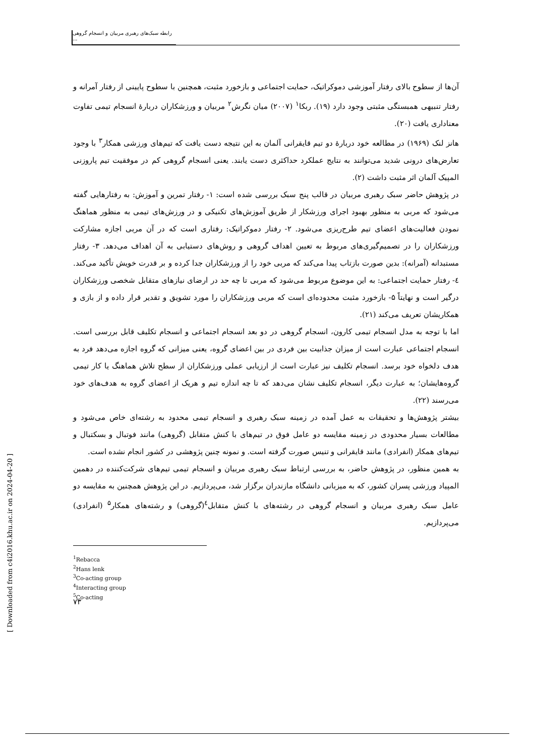رابطه سبک‌های رهبری مربیان و انسجام گروهی ...
آن‌ها از سطوح بالای رفتار آموزشی دموکراتیک، حمایت اجتماعی و بازخورد مثبت، همچنین با سطوح پایینی از رفتار آمرانه و رفتار تنبیهی همبستگی مثبتی وجود دارد (۱۹). ربکا<sup>۱</sup> (۲۰۰۷) میان نگرش<sup>۲</sup> مربیان و ورزشکاران دربارهٔ انسجام تیمی تفاوت معناداری یافت (۲۰).
هانز لنک (۱۹۶۹) در مطالعه خود دربارهٔ دو تیم قایقرانی آلمان به این نتیجه دست یافت که تیم‌های ورزشی همکار<sup>۳</sup> با وجود تعارض‌های درونی شدید می‌توانند به نتایج عملکرد حداکثری دست یابند. یعنی انسجام گروهی کم در موفقیت تیم پاروزنی المپیک آلمان اثر مثبت داشت (۲).
در پژوهش حاضر سبک رهبری مربیان در قالب پنج سبک بررسی شده است: ۱- رفتار تمرین و آموزش: به رفتارهایی گفته می‌شود که مربی به منظور بهبود اجرای ورزشکار از طریق آموزش‌های تکنیکی و در ورزش‌های تیمی به منظور هماهنگ نمودن فعالیت‌های اعضای تیم طرح‌ریزی می‌شود. ۲- رفتار دموکراتیک: رفتاری است که در آن مربی اجازه مشارکت ورزشکاران را در تصمیم‌گیری‌های مربوط به تعیین اهداف گروهی و روش‌های دستیابی به آن اهداف می‌دهد. ۳- رفتار مستبدانه (آمرانه): بدین صورت بازتاب پیدا می‌کند که مربی خود را از ورزشکاران جدا کرده و بر قدرت خویش تأکید می‌کند. ٤- رفتار حمایت اجتماعی: به این موضوع مربوط می‌شود که مربی تا چه حد در ارضای نیازهای متقابل شخصی ورزشکاران درگیر است و نهایتاً ۵- بازخورد مثبت محدوده‌ای است که مربی ورزشکاران را مورد تشویق و تقدیر قرار داده و از بازی و همکاریشان تعریف می‌کند (۲۱).
اما با توجه به مدل انسجام تیمی کارون، انسجام گروهی در دو بعد انسجام اجتماعی و انسجام تکلیف قابل بررسی است. انسجام اجتماعی عبارت است از میزان جذابیت بین فردی در بین اعضای گروه، یعنی میزانی که گروه اجازه می‌دهد فرد به هدف دلخواه خود برسد. انسجام تکلیف نیز عبارت است از ارزیابی عملی ورزشکاران از سطح تلاش هماهنگ یا کار تیمی گروه‌هایشان؛ به عبارت دیگر، انسجام تکلیف نشان می‌دهد که تا چه اندازه تیم و هریک از اعضای گروه به هدف‌های خود می‌رسند (۲۲).
بیشتر پژوهش‌ها و تحقیقات به عمل آمده در زمینه سبک رهبری و انسجام تیمی محدود به رشته‌ای خاص می‌شود و مطالعات بسیار محدودی در زمینه مقایسه دو عامل فوق در تیم‌های با کنش متقابل (گروهی) مانند فوتبال و بسکتبال و تیم‌های همکار (انفرادی) مانند قایقرانی و تنیس صورت گرفته است. و نمونه چنین پژوهشی در کشور انجام نشده است.
به همین منظور، در پژوهش حاضر، به بررسی ارتباط سبک رهبری مربیان و انسجام تیمی تیم‌های شرکت‌کننده در دهمین المپیاد ورزشی پسران کشور، که به میزبانی دانشگاه مازندران برگزار شد، می‌پردازیم. در این پژوهش همچنین به مقایسه دو عامل سبک رهبری مربیان و انسجام گروهی در رشته‌های با کنش متقابل<sup>٤</sup>(گروهی) و رشته‌های همکار<sup>۵</sup> (انفرادی) می‌پردازیم.
<sup>1</sup> Rebacca
<sup>2</sup> Hans lenk
<sup>3</sup> Co-acting group
<sup>4</sup> Interacting group
<sup>5</sup> Co-acting
۷۳
[ Downloaded from c4i2016.khu.ac.ir on 2024-04-20 ]